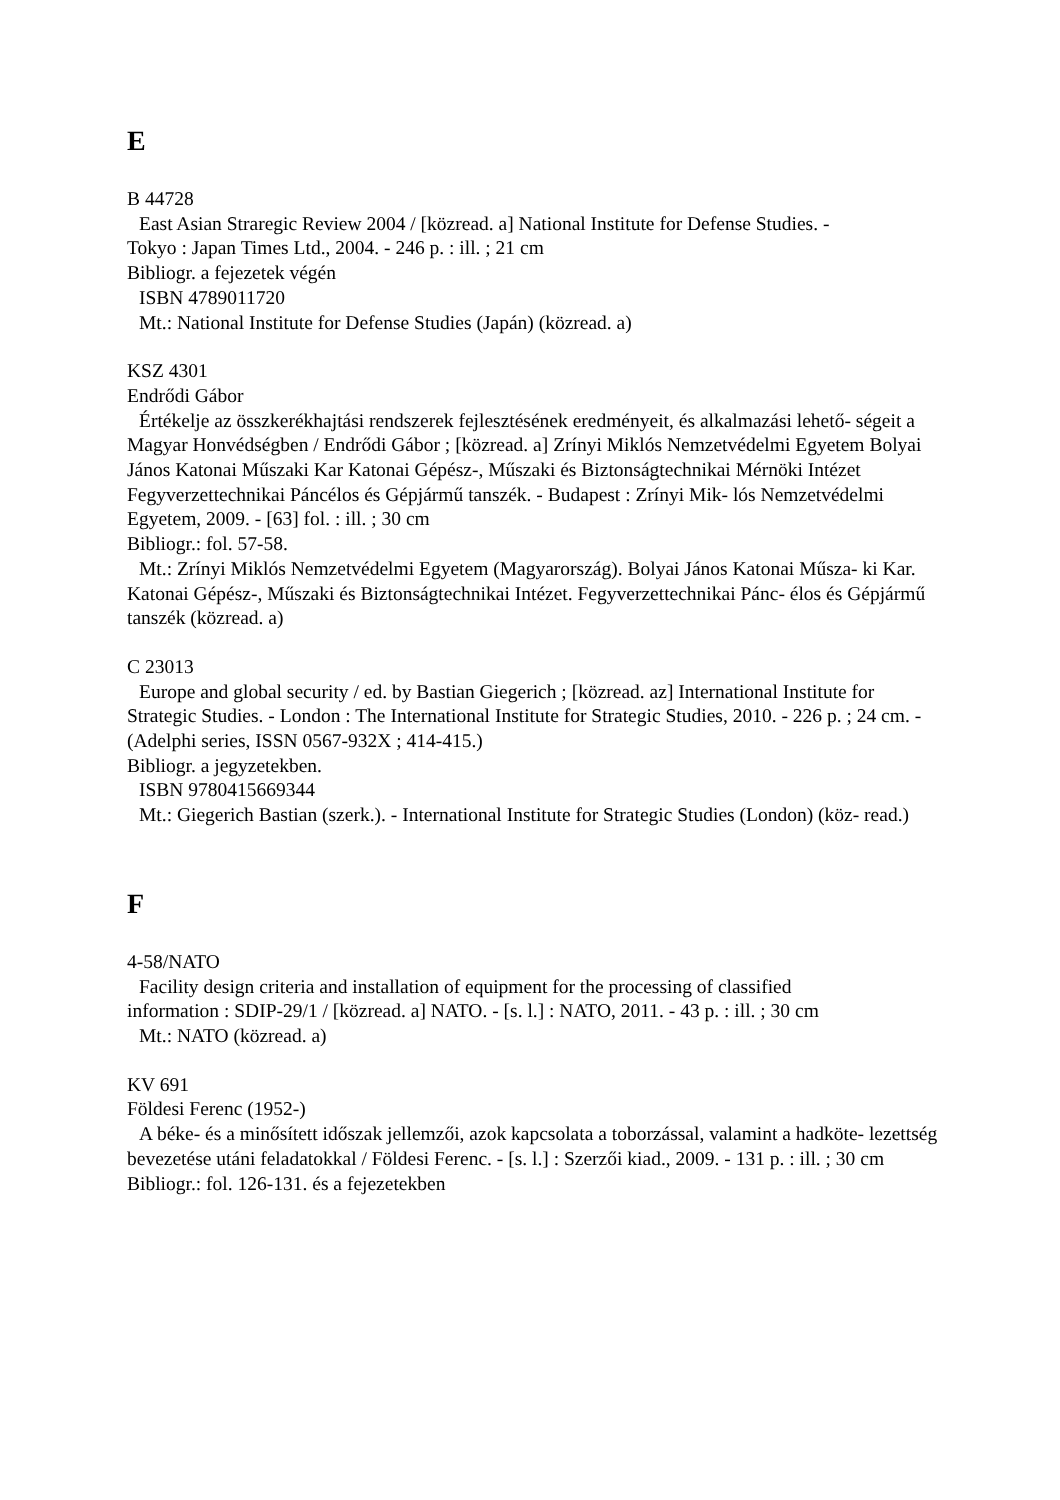E
B 44728
East Asian Straregic Review 2004 / [közread. a] National Institute for Defense Studies. -
Tokyo : Japan Times Ltd., 2004. - 246 p. : ill. ; 21 cm
Bibliogr. a fejezetek végén
ISBN 4789011720
Mt.: National Institute for Defense Studies (Japán) (közread. a)
KSZ 4301
Endrődi Gábor
Értékelje az összkerékhajtási rendszerek fejlesztésének eredményeit, és alkalmazási lehető- ségeit a Magyar Honvédségben / Endrődi Gábor ; [közread. a] Zrínyi Miklós Nemzetvédelmi Egyetem Bolyai János Katonai Műszaki Kar Katonai Gépész-, Műszaki és Biztonságtechnikai Mérnöki Intézet Fegyverzettechnikai Páncélos és Gépjármű tanszék. - Budapest : Zrínyi Mik- lós Nemzetvédelmi Egyetem, 2009. - [63] fol. : ill. ; 30 cm
Bibliogr.: fol. 57-58.
Mt.: Zrínyi Miklós Nemzetvédelmi Egyetem (Magyarország). Bolyai János Katonai Műsza- ki Kar. Katonai Gépész-, Műszaki és Biztonságtechnikai Intézet. Fegyverzettechnikai Pánc- élos és Gépjármű tanszék (közread. a)
C 23013
Europe and global security / ed. by Bastian Giegerich ; [közread. az] International Institute for Strategic Studies. - London : The International Institute for Strategic Studies, 2010. - 226 p. ; 24 cm. - (Adelphi series, ISSN 0567-932X ; 414-415.)
Bibliogr. a jegyzetekben.
ISBN 9780415669344
Mt.: Giegerich Bastian (szerk.). - International Institute for Strategic Studies (London) (köz- read.)
F
4-58/NATO
Facility design criteria and installation of equipment for the processing of classified
information : SDIP-29/1 / [közread. a] NATO. - [s. l.] : NATO, 2011. - 43 p. : ill. ; 30 cm
Mt.: NATO (közread. a)
KV 691
Földesi Ferenc (1952-)
A béke- és a minősített időszak jellemzői, azok kapcsolata a toborzással, valamint a hadköte- lezettség bevezetése utáni feladatokkal / Földesi Ferenc. - [s. l.] : Szerzői kiad., 2009. - 131 p. : ill. ; 30 cm
Bibliogr.: fol. 126-131. és a fejezetekben